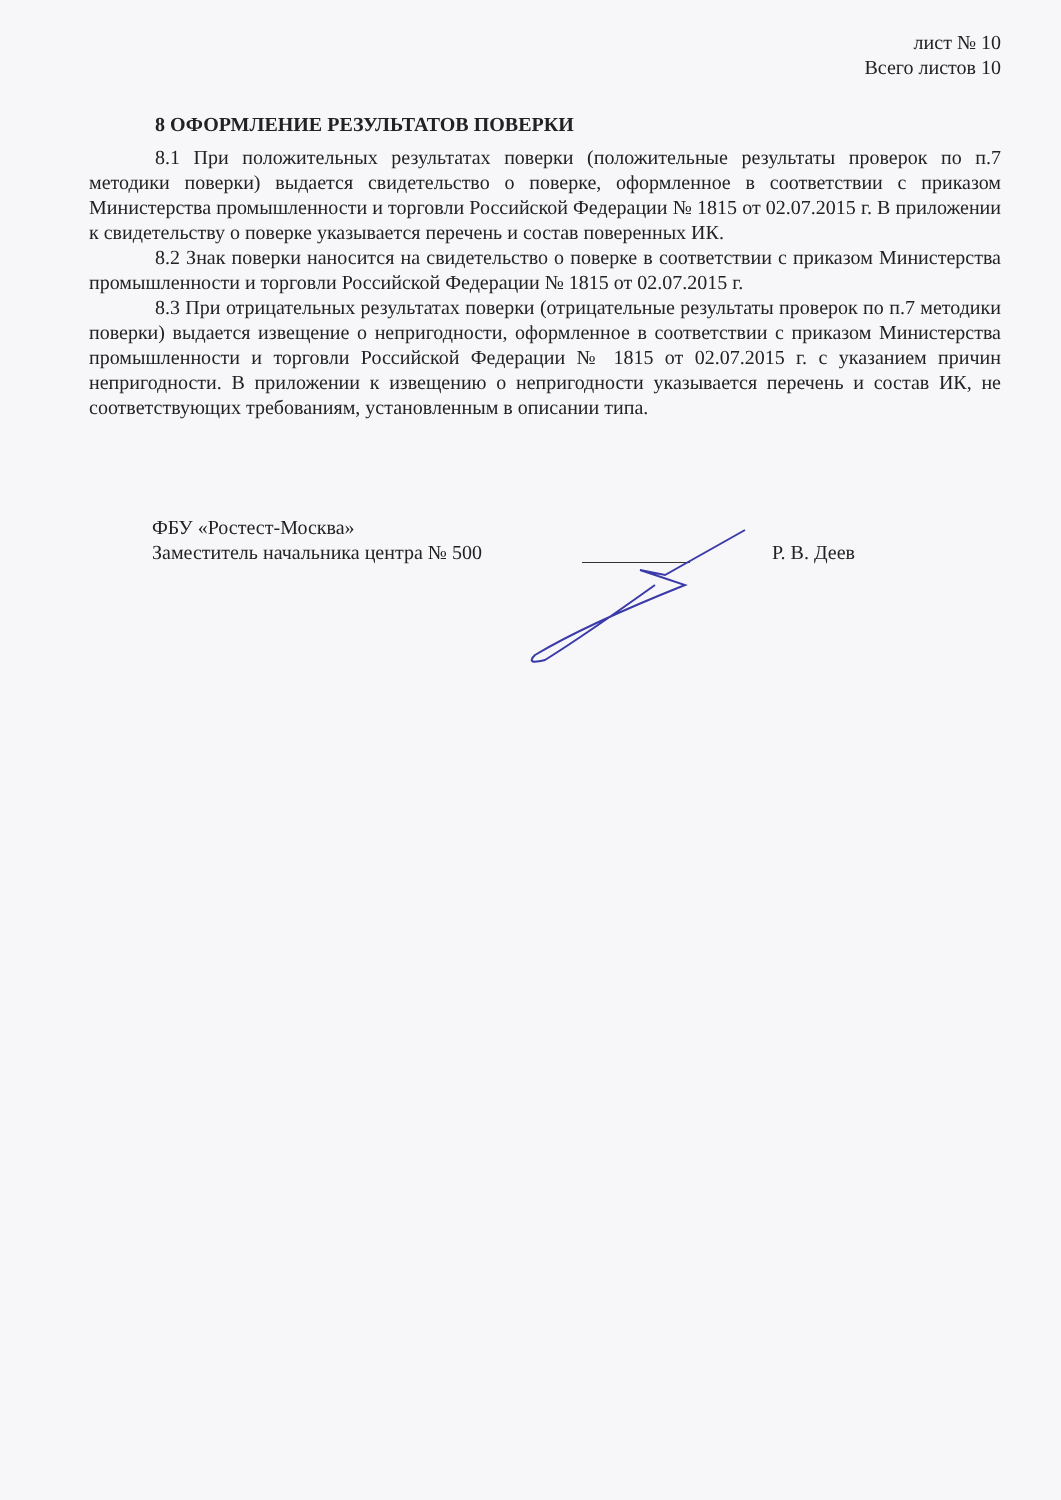лист № 10
Всего листов 10
8 ОФОРМЛЕНИЕ РЕЗУЛЬТАТОВ ПОВЕРКИ
8.1 При положительных результатах поверки (положительные результаты проверок по п.7 методики поверки) выдается свидетельство о поверке, оформленное в соответствии с приказом Министерства промышленности и торговли Российской Федерации № 1815 от 02.07.2015 г. В приложении к свидетельству о поверке указывается перечень и состав поверенных ИК.
8.2 Знак поверки наносится на свидетельство о поверке в соответствии с приказом Министерства промышленности и торговли Российской Федерации № 1815 от 02.07.2015 г.
8.3 При отрицательных результатах поверки (отрицательные результаты проверок по п.7 методики поверки) выдается извещение о непригодности, оформленное в соответствии с приказом Министерства промышленности и торговли Российской Федерации № 1815 от 02.07.2015 г. с указанием причин непригодности. В приложении к извещению о непригодности указывается перечень и состав ИК, не соответствующих требованиям, установленным в описании типа.
ФБУ «Ростест-Москва»
Заместитель начальника центра № 500
Р. В. Деев